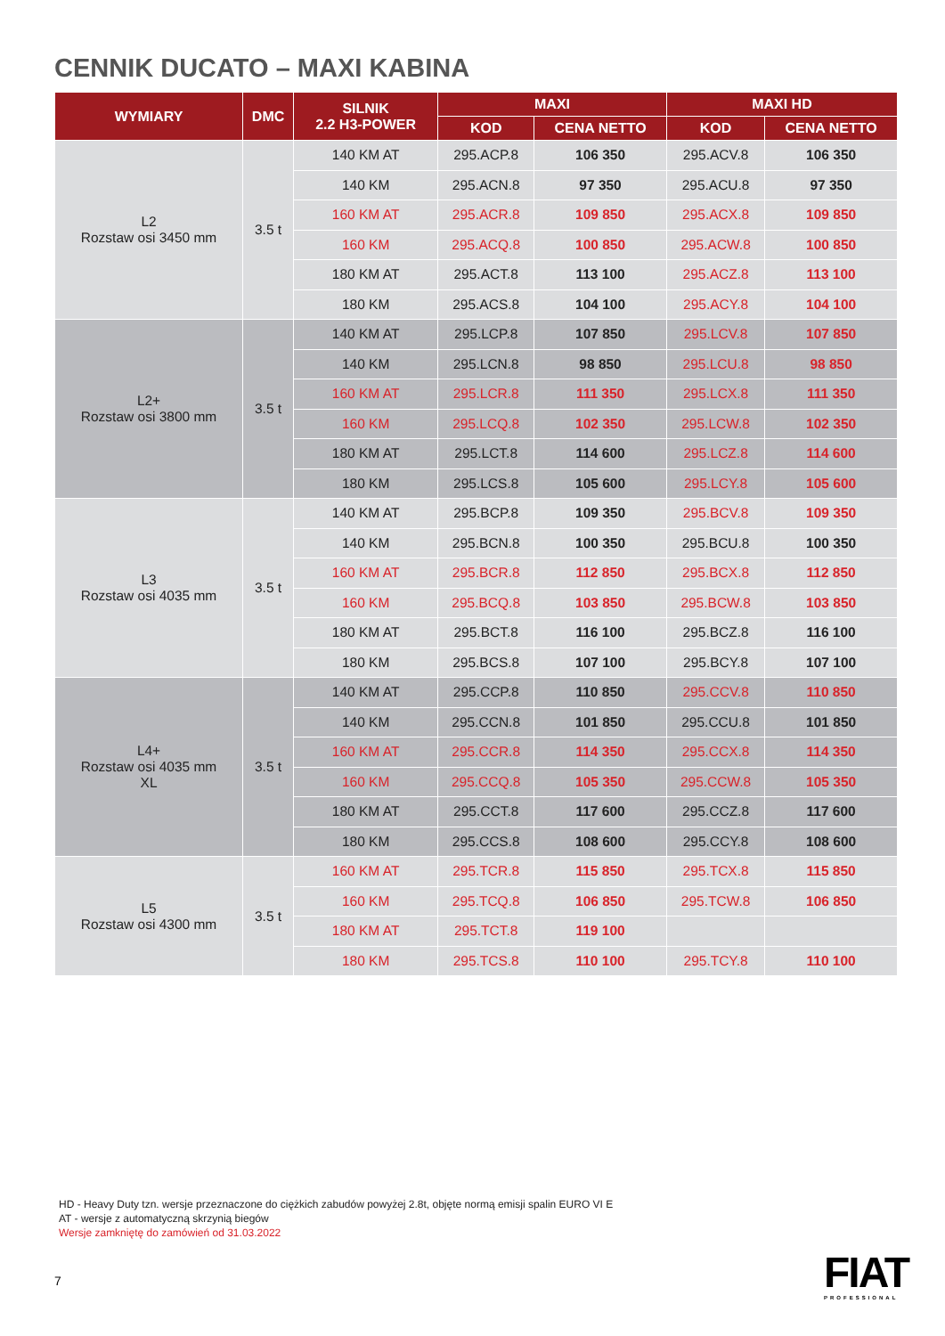CENNIK DUCATO – MAXI KABINA
| WYMIARY | DMC | SILNIK 2.2 H3-POWER | MAXI | | MAXI HD | |
| --- | --- | --- | --- | --- | --- | --- |
| | | | KOD | CENA NETTO | KOD | CENA NETTO |
| L2 Rozstaw osi 3450 mm | 3.5 t | 140 KM AT | 295.ACP.8 | 106 350 | 295.ACV.8 | 106 350 |
| | | 140 KM | 295.ACN.8 | 97 350 | 295.ACU.8 | 97 350 |
| | | 160 KM AT | 295.ACR.8 | 109 850 | 295.ACX.8 | 109 850 |
| | | 160 KM | 295.ACQ.8 | 100 850 | 295.ACW.8 | 100 850 |
| | | 180 KM AT | 295.ACT.8 | 113 100 | 295.ACZ.8 | 113 100 |
| | | 180 KM | 295.ACS.8 | 104 100 | 295.ACY.8 | 104 100 |
| L2+ Rozstaw osi 3800 mm | 3.5 t | 140 KM AT | 295.LCP.8 | 107 850 | 295.LCV.8 | 107 850 |
| | | 140 KM | 295.LCN.8 | 98 850 | 295.LCU.8 | 98 850 |
| | | 160 KM AT | 295.LCR.8 | 111 350 | 295.LCX.8 | 111 350 |
| | | 160 KM | 295.LCQ.8 | 102 350 | 295.LCW.8 | 102 350 |
| | | 180 KM AT | 295.LCT.8 | 114 600 | 295.LCZ.8 | 114 600 |
| | | 180 KM | 295.LCS.8 | 105 600 | 295.LCY.8 | 105 600 |
| L3 Rozstaw osi 4035 mm | 3.5 t | 140 KM AT | 295.BCP.8 | 109 350 | 295.BCV.8 | 109 350 |
| | | 140 KM | 295.BCN.8 | 100 350 | 295.BCU.8 | 100 350 |
| | | 160 KM AT | 295.BCR.8 | 112 850 | 295.BCX.8 | 112 850 |
| | | 160 KM | 295.BCQ.8 | 103 850 | 295.BCW.8 | 103 850 |
| | | 180 KM AT | 295.BCT.8 | 116 100 | 295.BCZ.8 | 116 100 |
| | | 180 KM | 295.BCS.8 | 107 100 | 295.BCY.8 | 107 100 |
| L4+ Rozstaw osi 4035 mm XL | 3.5 t | 140 KM AT | 295.CCP.8 | 110 850 | 295.CCV.8 | 110 850 |
| | | 140 KM | 295.CCN.8 | 101 850 | 295.CCU.8 | 101 850 |
| | | 160 KM AT | 295.CCR.8 | 114 350 | 295.CCX.8 | 114 350 |
| | | 160 KM | 295.CCQ.8 | 105 350 | 295.CCW.8 | 105 350 |
| | | 180 KM AT | 295.CCT.8 | 117 600 | 295.CCZ.8 | 117 600 |
| | | 180 KM | 295.CCS.8 | 108 600 | 295.CCY.8 | 108 600 |
| L5 Rozstaw osi 4300 mm | 3.5 t | 160 KM AT | 295.TCR.8 | 115 850 | 295.TCX.8 | 115 850 |
| | | 160 KM | 295.TCQ.8 | 106 850 | 295.TCW.8 | 106 850 |
| | | 180 KM AT | 295.TCT.8 | 119 100 | | |
| | | 180 KM | 295.TCS.8 | 110 100 | 295.TCY.8 | 110 100 |
HD - Heavy Duty tzn. wersje przeznaczone do ciężkich zabudów powyżej 2.8t, objęte normą emisji spalin EURO VI E
AT - wersje z automatyczną skrzynią biegów
Wersje zamkniętę do zamówień od 31.03.2022
7 FIAT
PROFESSIONAL